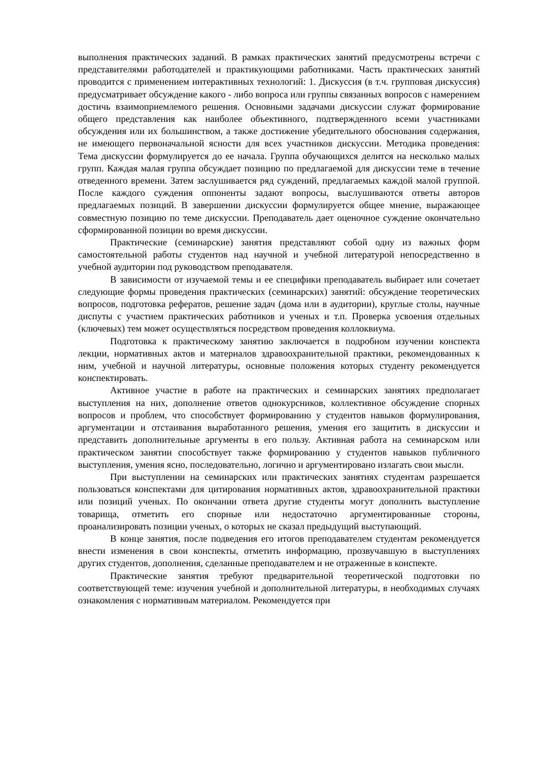выполнения практических заданий. В рамках практических занятий предусмотрены встречи с представителями работодателей и практикующими работниками. Часть практических занятий проводится с применением интерактивных технологий: 1. Дискуссия (в т.ч. групповая дискуссия) предусматривает обсуждение какого - либо вопроса или группы связанных вопросов с намерением достичь взаимоприемлемого решения. Основными задачами дискуссии служат формирование общего представления как наиболее объективного, подтвержденного всеми участниками обсуждения или их большинством, а также достижение убедительного обоснования содержания, не имеющего первоначальной ясности для всех участников дискуссии. Методика проведения: Тема дискуссии формулируется до ее начала. Группа обучающихся делится на несколько малых групп. Каждая малая группа обсуждает позицию по предлагаемой для дискуссии теме в течение отведенного времени. Затем заслушивается ряд суждений, предлагаемых каждой малой группой. После каждого суждения оппоненты задают вопросы, выслушиваются ответы авторов предлагаемых позиций. В завершении дискуссии формулируется общее мнение, выражающее совместную позицию по теме дискуссии. Преподаватель дает оценочное суждение окончательно сформированной позиции во время дискуссии.
Практические (семинарские) занятия представляют собой одну из важных форм самостоятельной работы студентов над научной и учебной литературой непосредственно в учебной аудитории под руководством преподавателя.
В зависимости от изучаемой темы и ее специфики преподаватель выбирает или сочетает следующие формы проведения практических (семинарских) занятий: обсуждение теоретических вопросов, подготовка рефератов, решение задач (дома или в аудитории), круглые столы, научные диспуты с участием практических работников и ученых и т.п. Проверка усвоения отдельных (ключевых) тем может осуществляться посредством проведения коллоквиума.
Подготовка к практическому занятию заключается в подробном изучении конспекта лекции, нормативных актов и материалов здравоохранительной практики, рекомендованных к ним, учебной и научной литературы, основные положения которых студенту рекомендуется конспектировать.
Активное участие в работе на практических и семинарских занятиях предполагает выступления на них, дополнение ответов однокурсников, коллективное обсуждение спорных вопросов и проблем, что способствует формированию у студентов навыков формулирования, аргументации и отстаивания выработанного решения, умения его защитить в дискуссии и представить дополнительные аргументы в его пользу. Активная работа на семинарском или практическом занятии способствует также формированию у студентов навыков публичного выступления, умения ясно, последовательно, логично и аргументировано излагать свои мысли.
При выступлении на семинарских или практических занятиях студентам разрешается пользоваться конспектами для цитирования нормативных актов, здравоохранительной практики или позиций ученых. По окончании ответа другие студенты могут дополнить выступление товарища, отметить его спорные или недостаточно аргументированные стороны, проанализировать позиции ученых, о которых не сказал предыдущий выступающий.
В конце занятия, после подведения его итогов преподавателем студентам рекомендуется внести изменения в свои конспекты, отметить информацию, прозвучавшую в выступлениях других студентов, дополнения, сделанные преподавателем и не отраженные в конспекте.
Практические занятия требуют предварительной теоретической подготовки по соответствующей теме: изучения учебной и дополнительной литературы, в необходимых случаях ознакомления с нормативным материалом. Рекомендуется при